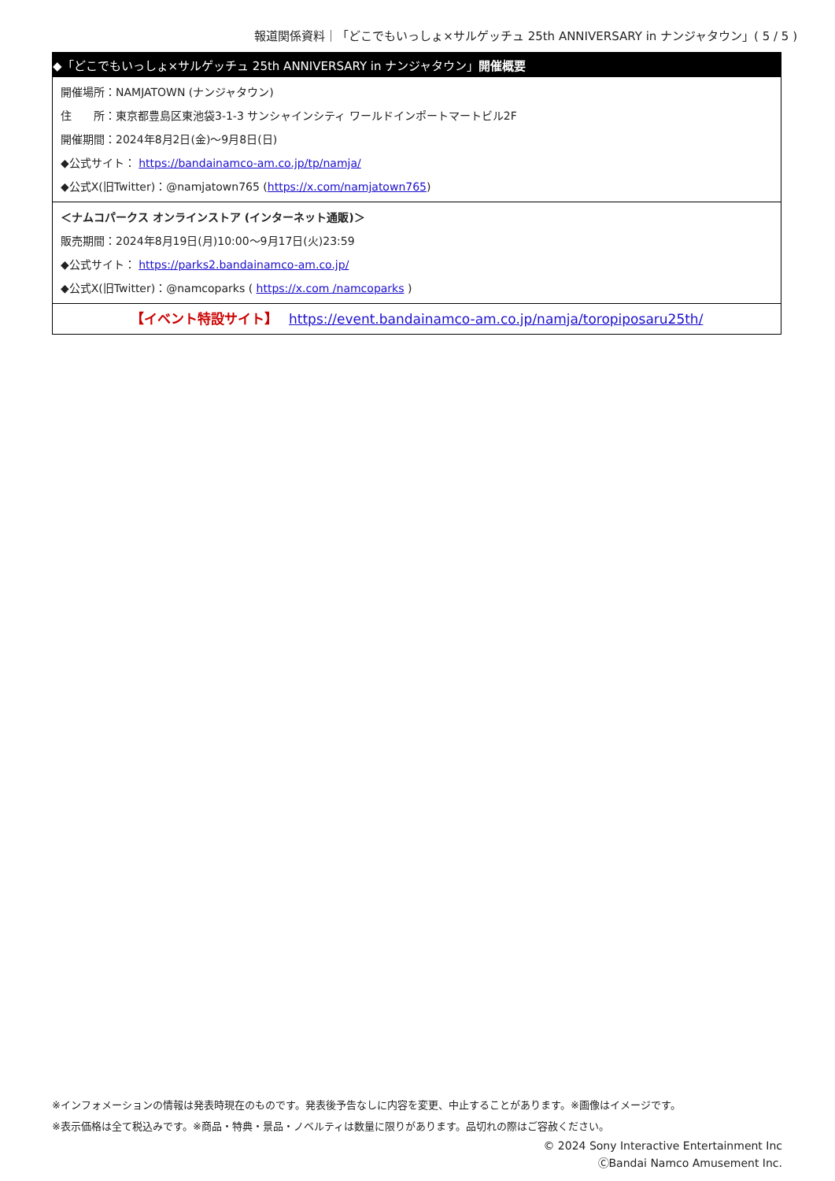報道関係資料｜「どこでもいっしょ×サルゲッチュ 25th ANNIVERSARY in ナンジャタウン」( 5 / 5 )
◆「どこでもいっしょ×サルゲッチュ 25th ANNIVERSARY in ナンジャタウン」開催概要
開催場所：NAMJATOWN (ナンジャタウン)
住　　所：東京都豊島区東池袋3-1-3 サンシャインシティ ワールドインポートマートビル2F
開催期間：2024年8月2日(金)～9月8日(日)
◆公式サイト： https://bandainamco-am.co.jp/tp/namja/
◆公式X(旧Twitter)：@namjatown765 (https://x.com/namjatown765)
＜ナムコパークス オンラインストア (インターネット通販)＞
販売期間：2024年8月19日(月)10:00～9月17日(火)23:59
◆公式サイト： https://parks2.bandainamco-am.co.jp/
◆公式X(旧Twitter)：@namcoparks ( https://x.com /namcoparks )
【イベント特設サイト】　 https://event.bandainamco-am.co.jp/namja/toropiposaru25th/
※インフォメーションの情報は発表時現在のものです。発表後予告なしに内容を変更、中止することがあります。※画像はイメージです。
※表示価格は全て税込みです。※商品・特典・景品・ノベルティは数量に限りがあります。品切れの際はご容赦ください。
© 2024 Sony Interactive Entertainment Inc
ⒸBandai Namco Amusement Inc.